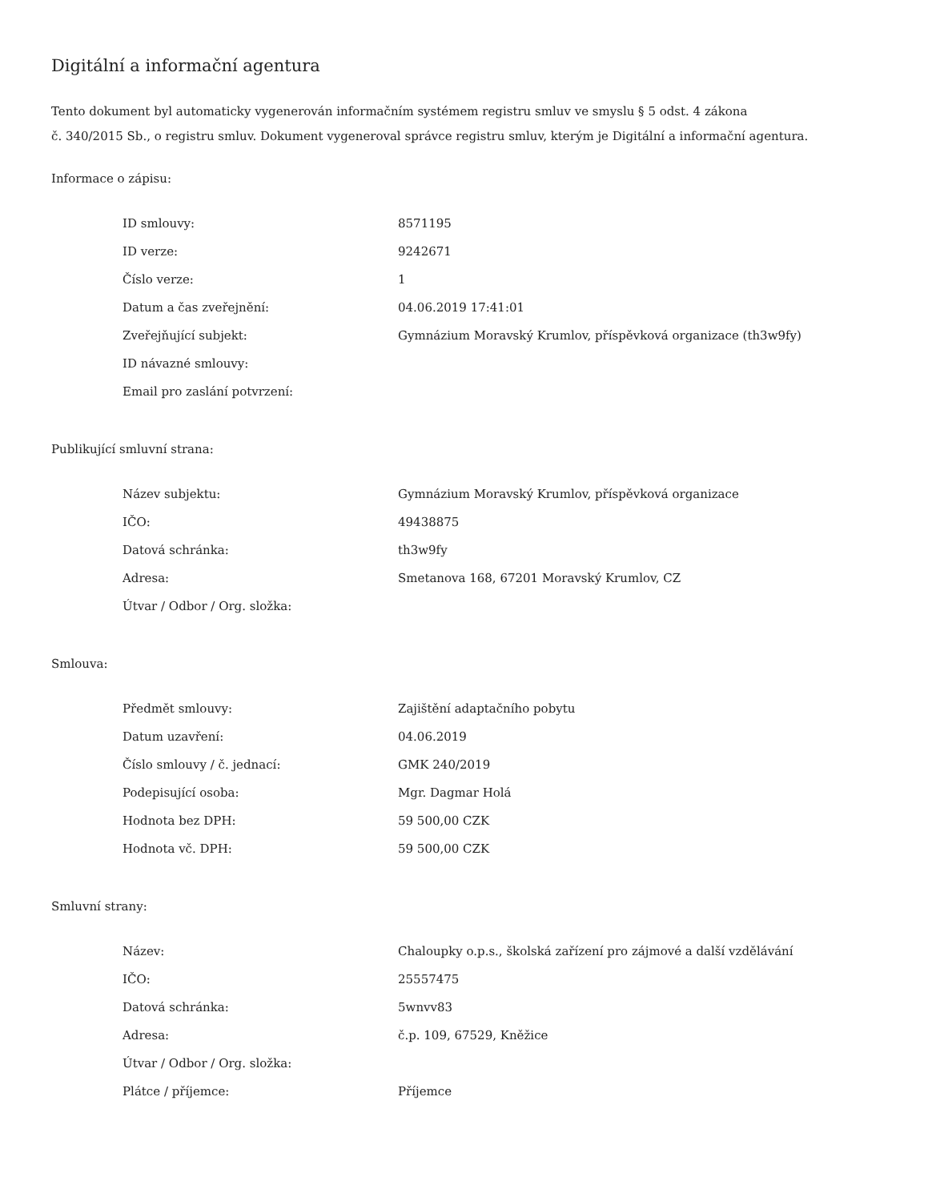Digitální a informační agentura
Tento dokument byl automaticky vygenerován informačním systémem registru smluv ve smyslu § 5 odst. 4 zákona
č. 340/2015 Sb., o registru smluv. Dokument vygeneroval správce registru smluv, kterým je Digitální a informační agentura.
Informace o zápisu:
| ID smlouvy: | 8571195 |
| ID verze: | 9242671 |
| Číslo verze: | 1 |
| Datum a čas zveřejnění: | 04.06.2019 17:41:01 |
| Zveřejňující subjekt: | Gymnázium Moravský Krumlov, příspěvková organizace (th3w9fy) |
| ID návazné smlouvy: | |
| Email pro zaslání potvrzení: | |
Publikující smluvní strana:
| Název subjektu: | Gymnázium Moravský Krumlov, příspěvková organizace |
| IČO: | 49438875 |
| Datová schránka: | th3w9fy |
| Adresa: | Smetanova 168, 67201 Moravský Krumlov, CZ |
| Útvar / Odbor / Org. složka: | |
Smlouva:
| Předmět smlouvy: | Zajištění adaptačního pobytu |
| Datum uzavření: | 04.06.2019 |
| Číslo smlouvy / č. jednací: | GMK 240/2019 |
| Podepisující osoba: | Mgr. Dagmar Holá |
| Hodnota bez DPH: | 59 500,00 CZK |
| Hodnota vč. DPH: | 59 500,00 CZK |
Smluvní strany:
| Název: | Chaloupky o.p.s., školská zařízení pro zájmové a další vzdělávání |
| IČO: | 25557475 |
| Datová schránka: | 5wnvv83 |
| Adresa: | č.p. 109, 67529, Kněžice |
| Útvar / Odbor / Org. složka: | |
| Plátce / příjemce: | Příjemce |